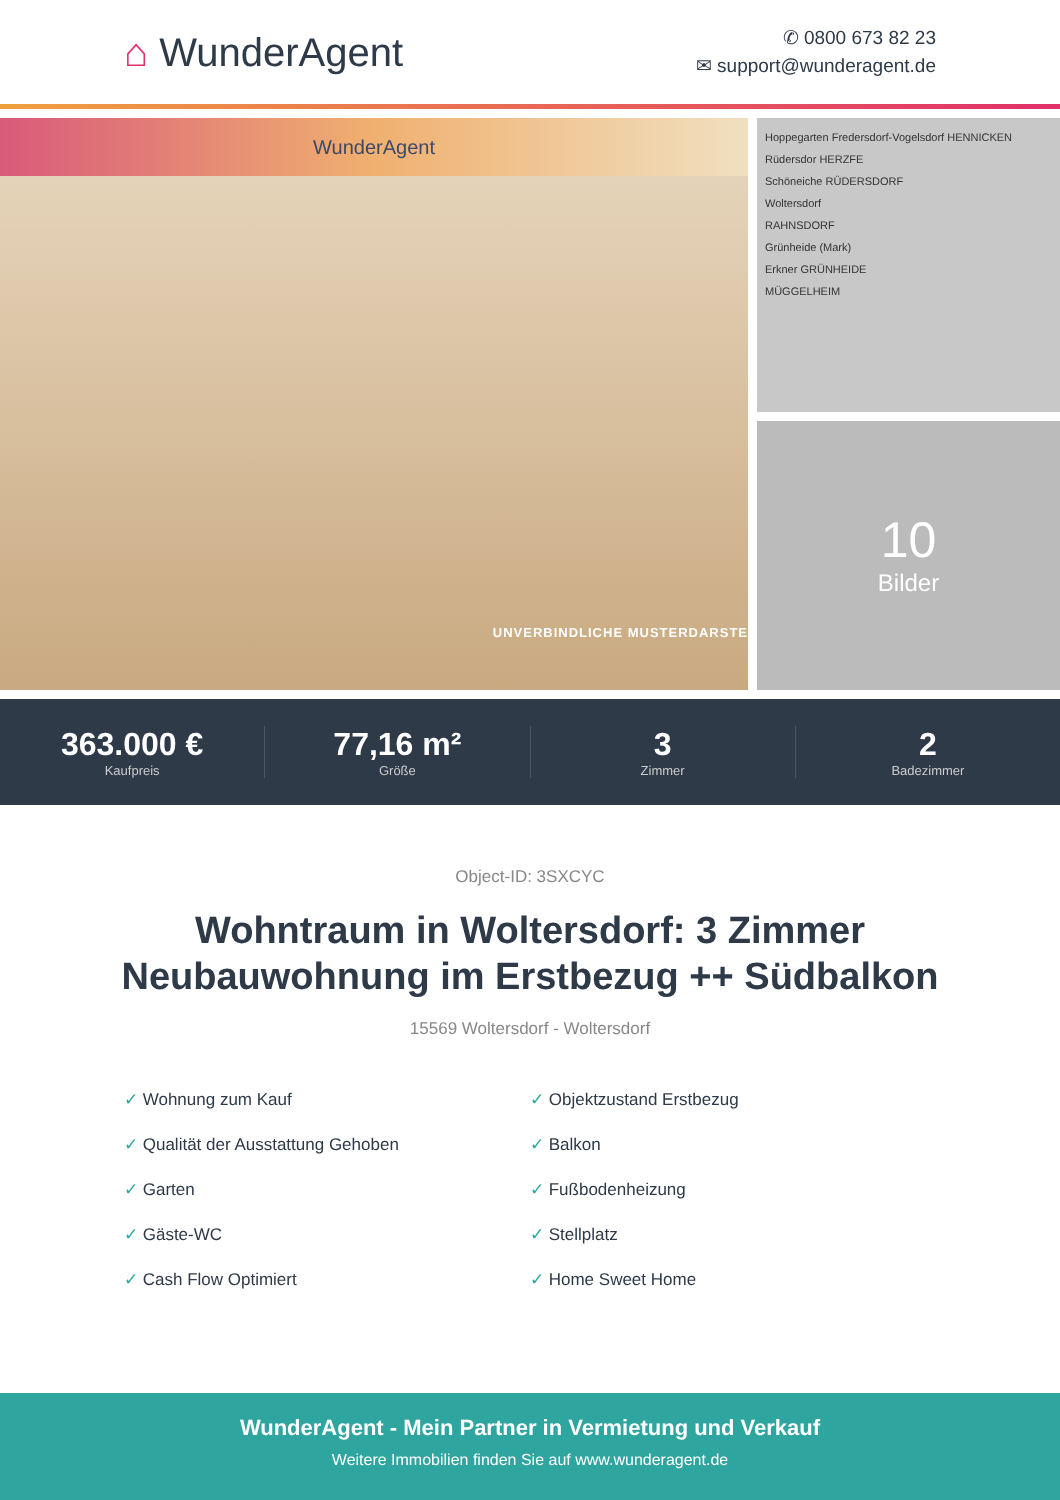⌂ WunderAgent
✆ 0800 673 82 23
✉ support@wunderagent.de
WunderAgent
UNVERBINDLICHE MUSTERDARSTE
Hoppegarten Fredersdorf-Vogelsdorf HENNICKEN
Rüdersdor HERZFE
Schöneiche RÜDERSDORF
Woltersdorf
RAHNSDORF
Grünheide (Mark)
Erkner GRÜNHEIDE
MÜGGELHEIM
10
Bilder
363.000 €
Kaufpreis
77,16 m²
Größe
3
Zimmer
2
Badezimmer
Object-ID: 3SXCYC
Wohntraum in Woltersdorf: 3 Zimmer
Neubauwohnung im Erstbezug ++ Südbalkon
15569 Woltersdorf - Woltersdorf
✓ Wohnung zum Kauf
✓ Objektzustand Erstbezug
✓ Qualität der Ausstattung Gehoben
✓ Balkon
✓ Garten
✓ Fußbodenheizung
✓ Gäste-WC
✓ Stellplatz
✓ Cash Flow Optimiert
✓ Home Sweet Home
WunderAgent - Mein Partner in Vermietung und Verkauf
Weitere Immobilien finden Sie auf www.wunderagent.de